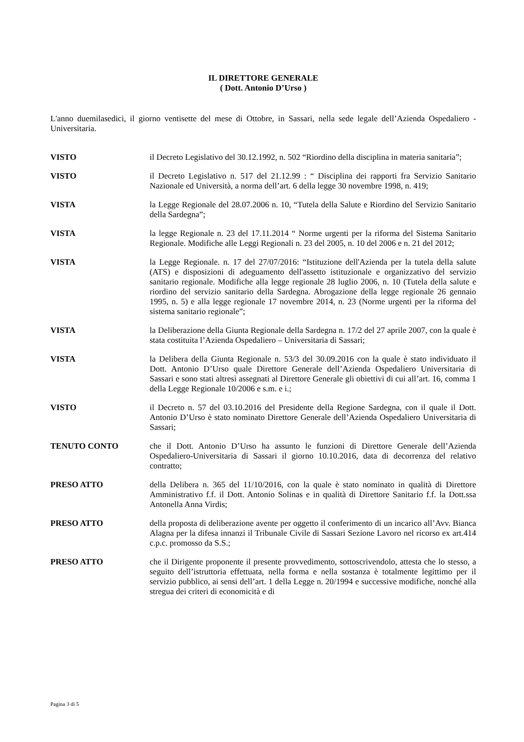IL DIRETTORE GENERALE
( Dott. Antonio D’Urso )
L'anno duemilasedici, il giorno ventisette del mese di Ottobre, in Sassari, nella sede legale dell’Azienda Ospedaliero - Universitaria.
VISTO il Decreto Legislativo del 30.12.1992, n. 502 “Riordino della disciplina in materia sanitaria”;
VISTO il Decreto Legislativo n. 517 del 21.12.99 : “ Disciplina dei rapporti fra Servizio Sanitario Nazionale ed Università, a norma dell’art. 6 della legge 30 novembre 1998, n. 419;
VISTA la Legge Regionale del 28.07.2006 n. 10, “Tutela della Salute e Riordino del Servizio Sanitario della Sardegna”;
VISTA la legge Regionale n. 23 del 17.11.2014 “ Norme urgenti per la riforma del Sistema Sanitario Regionale. Modifiche alle Leggi Regionali n. 23 del 2005, n. 10 del 2006 e n. 21 del 2012;
VISTA la Legge Regionale. n. 17 del 27/07/2016: “Istituzione dell'Azienda per la tutela della salute (ATS) e disposizioni di adeguamento dell'assetto istituzionale e organizzativo del servizio sanitario regionale. Modifiche alla legge regionale 28 luglio 2006, n. 10 (Tutela della salute e riordino del servizio sanitario della Sardegna. Abrogazione della legge regionale 26 gennaio 1995, n. 5) e alla legge regionale 17 novembre 2014, n. 23 (Norme urgenti per la riforma del sistema sanitario regionale”;
VISTA la Deliberazione della Giunta Regionale della Sardegna n. 17/2 del 27 aprile 2007, con la quale è stata costituita l’Azienda Ospedaliero – Universitaria di Sassari;
VISTA la Delibera della Giunta Regionale n. 53/3 del 30.09.2016 con la quale è stato individuato il Dott. Antonio D’Urso quale Direttore Generale dell’Azienda Ospedaliero Universitaria di Sassari e sono stati altresì assegnati al Direttore Generale gli obiettivi di cui all’art. 16, comma 1 della Legge Regionale 10/2006 e s.m. e i.;
VISTO il Decreto n. 57 del 03.10.2016 del Presidente della Regione Sardegna, con il quale il Dott. Antonio D’Urso è stato nominato Direttore Generale dell’Azienda Ospedaliero Universitaria di Sassari;
TENUTO CONTO che il Dott. Antonio D’Urso ha assunto le funzioni di Direttore Generale dell’Azienda Ospedaliero-Universitaria di Sassari il giorno 10.10.2016, data di decorrenza del relativo contratto;
PRESO ATTO della Delibera n. 365 del 11/10/2016, con la quale è stato nominato in qualità di Direttore Amministrativo f.f. il Dott. Antonio Solinas e in qualità di Direttore Sanitario f.f. la Dott.ssa Antonella Anna Virdis;
PRESO ATTO della proposta di deliberazione avente per oggetto il conferimento di un incarico all’Avv. Bianca Alagna per la difesa innanzi il Tribunale Civile di Sassari Sezione Lavoro nel ricorso ex art.414 c.p.c. promosso da S.S.;
PRESO ATTO che il Dirigente proponente il presente provvedimento, sottoscrivendolo, attesta che lo stesso, a seguito dell’istruttoria effettuata, nella forma e nella sostanza è totalmente legittimo per il servizio pubblico, ai sensi dell’art. 1 della Legge n. 20/1994 e successive modifiche, nonché alla stregua dei criteri di economicità e di
Pagina 3 di 5